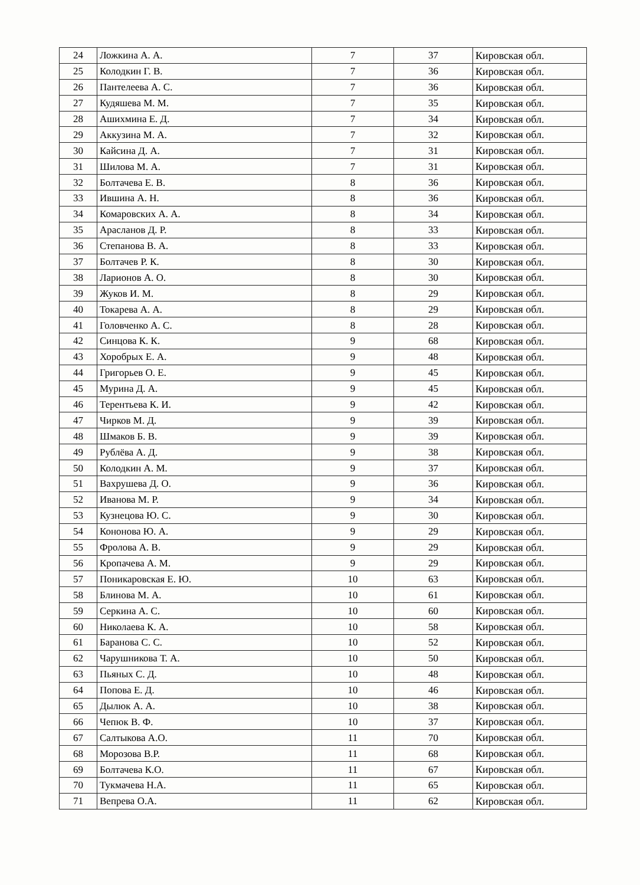| 24 | Ложкина А. А. | 7 | 37 | Кировская обл. |
| 25 | Колодкин Г. В. | 7 | 36 | Кировская обл. |
| 26 | Пантелеева А. С. | 7 | 36 | Кировская обл. |
| 27 | Кудяшева М. М. | 7 | 35 | Кировская обл. |
| 28 | Ашихмина Е. Д. | 7 | 34 | Кировская обл. |
| 29 | Аккузина М. А. | 7 | 32 | Кировская обл. |
| 30 | Кайсина Д. А. | 7 | 31 | Кировская обл. |
| 31 | Шилова М. А. | 7 | 31 | Кировская обл. |
| 32 | Болтачева Е. В. | 8 | 36 | Кировская обл. |
| 33 | Ившина А. Н. | 8 | 36 | Кировская обл. |
| 34 | Комаровских А. А. | 8 | 34 | Кировская обл. |
| 35 | Арасланов Д. Р. | 8 | 33 | Кировская обл. |
| 36 | Степанова В. А. | 8 | 33 | Кировская обл. |
| 37 | Болтачев Р. К. | 8 | 30 | Кировская обл. |
| 38 | Ларионов А. О. | 8 | 30 | Кировская обл. |
| 39 | Жуков И. М. | 8 | 29 | Кировская обл. |
| 40 | Токарева А. А. | 8 | 29 | Кировская обл. |
| 41 | Головченко А. С. | 8 | 28 | Кировская обл. |
| 42 | Синцова К. К. | 9 | 68 | Кировская обл. |
| 43 | Хоробрых Е. А. | 9 | 48 | Кировская обл. |
| 44 | Григорьев О. Е. | 9 | 45 | Кировская обл. |
| 45 | Мурина Д. А. | 9 | 45 | Кировская обл. |
| 46 | Терентьева К. И. | 9 | 42 | Кировская обл. |
| 47 | Чирков М. Д. | 9 | 39 | Кировская обл. |
| 48 | Шмаков Б. В. | 9 | 39 | Кировская обл. |
| 49 | Рублёва А. Д. | 9 | 38 | Кировская обл. |
| 50 | Колодкин А. М. | 9 | 37 | Кировская обл. |
| 51 | Вахрушева Д. О. | 9 | 36 | Кировская обл. |
| 52 | Иванова М. Р. | 9 | 34 | Кировская обл. |
| 53 | Кузнецова Ю. С. | 9 | 30 | Кировская обл. |
| 54 | Кононова Ю. А. | 9 | 29 | Кировская обл. |
| 55 | Фролова А. В. | 9 | 29 | Кировская обл. |
| 56 | Кропачева А. М. | 9 | 29 | Кировская обл. |
| 57 | Поникаровская Е. Ю. | 10 | 63 | Кировская обл. |
| 58 | Блинова М. А. | 10 | 61 | Кировская обл. |
| 59 | Серкина А. С. | 10 | 60 | Кировская обл. |
| 60 | Николаева К. А. | 10 | 58 | Кировская обл. |
| 61 | Баранова С. С. | 10 | 52 | Кировская обл. |
| 62 | Чарушникова Т. А. | 10 | 50 | Кировская обл. |
| 63 | Пьяных С. Д. | 10 | 48 | Кировская обл. |
| 64 | Попова Е. Д. | 10 | 46 | Кировская обл. |
| 65 | Дылюк А. А. | 10 | 38 | Кировская обл. |
| 66 | Чепюк В. Ф. | 10 | 37 | Кировская обл. |
| 67 | Салтыкова А.О. | 11 | 70 | Кировская обл. |
| 68 | Морозова В.Р. | 11 | 68 | Кировская обл. |
| 69 | Болтачева К.О. | 11 | 67 | Кировская обл. |
| 70 | Тукмачева Н.А. | 11 | 65 | Кировская обл. |
| 71 | Вепрева О.А. | 11 | 62 | Кировская обл. |